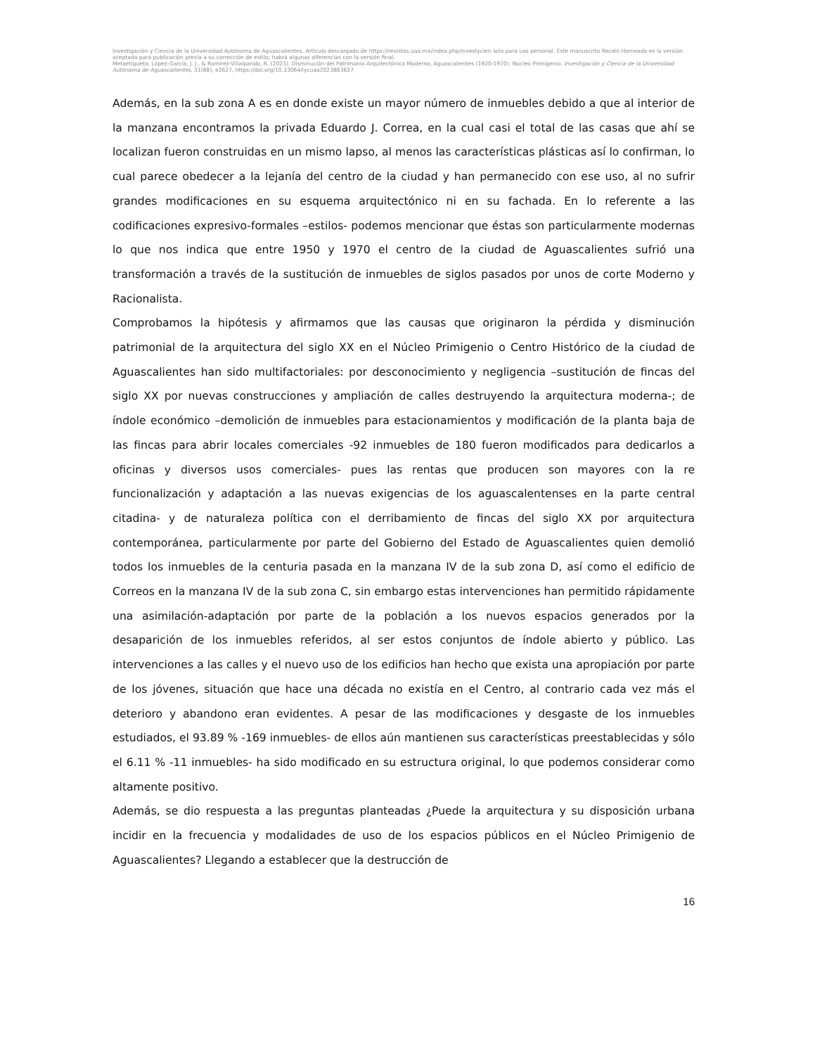Investigación y Ciencia de la Universidad Autónoma de Aguascalientes. Artículo descargado de https://revistas.uaa.mx/index.php/investycien solo para uso personal. Este manuscrito Recién Horneado es la versión aceptada para publicación previa a su corrección de estilo; habrá algunas diferencias con la versión final.
Metaetiqueta: López-García, J. J., & Ramírez-Villalpando, R. (2023). Disminución del Patrimonio Arquitectónico Moderno, Aguascalientes (1920-1970). Núcleo Primigenio. Investigación y Ciencia de la Universidad Autónoma de Aguascalientes, 31(88), e3627, https://doi.org/10.33064/iycuaa2023883627
Además, en la sub zona A es en donde existe un mayor número de inmuebles debido a que al interior de la manzana encontramos la privada Eduardo J. Correa, en la cual casi el total de las casas que ahí se localizan fueron construidas en un mismo lapso, al menos las características plásticas así lo confirman, lo cual parece obedecer a la lejanía del centro de la ciudad y han permanecido con ese uso, al no sufrir grandes modificaciones en su esquema arquitectónico ni en su fachada. En lo referente a las codificaciones expresivo-formales –estilos- podemos mencionar que éstas son particularmente modernas lo que nos indica que entre 1950 y 1970 el centro de la ciudad de Aguascalientes sufrió una transformación a través de la sustitución de inmuebles de siglos pasados por unos de corte Moderno y Racionalista.
Comprobamos la hipótesis y afirmamos que las causas que originaron la pérdida y disminución patrimonial de la arquitectura del siglo XX en el Núcleo Primigenio o Centro Histórico de la ciudad de Aguascalientes han sido multifactoriales: por desconocimiento y negligencia –sustitución de fincas del siglo XX por nuevas construcciones y ampliación de calles destruyendo la arquitectura moderna-; de índole económico –demolición de inmuebles para estacionamientos y modificación de la planta baja de las fincas para abrir locales comerciales -92 inmuebles de 180 fueron modificados para dedicarlos a oficinas y diversos usos comerciales- pues las rentas que producen son mayores con la re funcionalización y adaptación a las nuevas exigencias de los aguascalentenses en la parte central citadina- y de naturaleza política con el derribamiento de fincas del siglo XX por arquitectura contemporánea, particularmente por parte del Gobierno del Estado de Aguascalientes quien demolió todos los inmuebles de la centuria pasada en la manzana IV de la sub zona D, así como el edificio de Correos en la manzana IV de la sub zona C, sin embargo estas intervenciones han permitido rápidamente una asimilación-adaptación por parte de la población a los nuevos espacios generados por la desaparición de los inmuebles referidos, al ser estos conjuntos de índole abierto y público. Las intervenciones a las calles y el nuevo uso de los edificios han hecho que exista una apropiación por parte de los jóvenes, situación que hace una década no existía en el Centro, al contrario cada vez más el deterioro y abandono eran evidentes. A pesar de las modificaciones y desgaste de los inmuebles estudiados, el 93.89 % -169 inmuebles- de ellos aún mantienen sus características preestablecidas y sólo el 6.11 % -11 inmuebles- ha sido modificado en su estructura original, lo que podemos considerar como altamente positivo.
Además, se dio respuesta a las preguntas planteadas ¿Puede la arquitectura y su disposición urbana incidir en la frecuencia y modalidades de uso de los espacios públicos en el Núcleo Primigenio de Aguascalientes? Llegando a establecer que la destrucción de
16